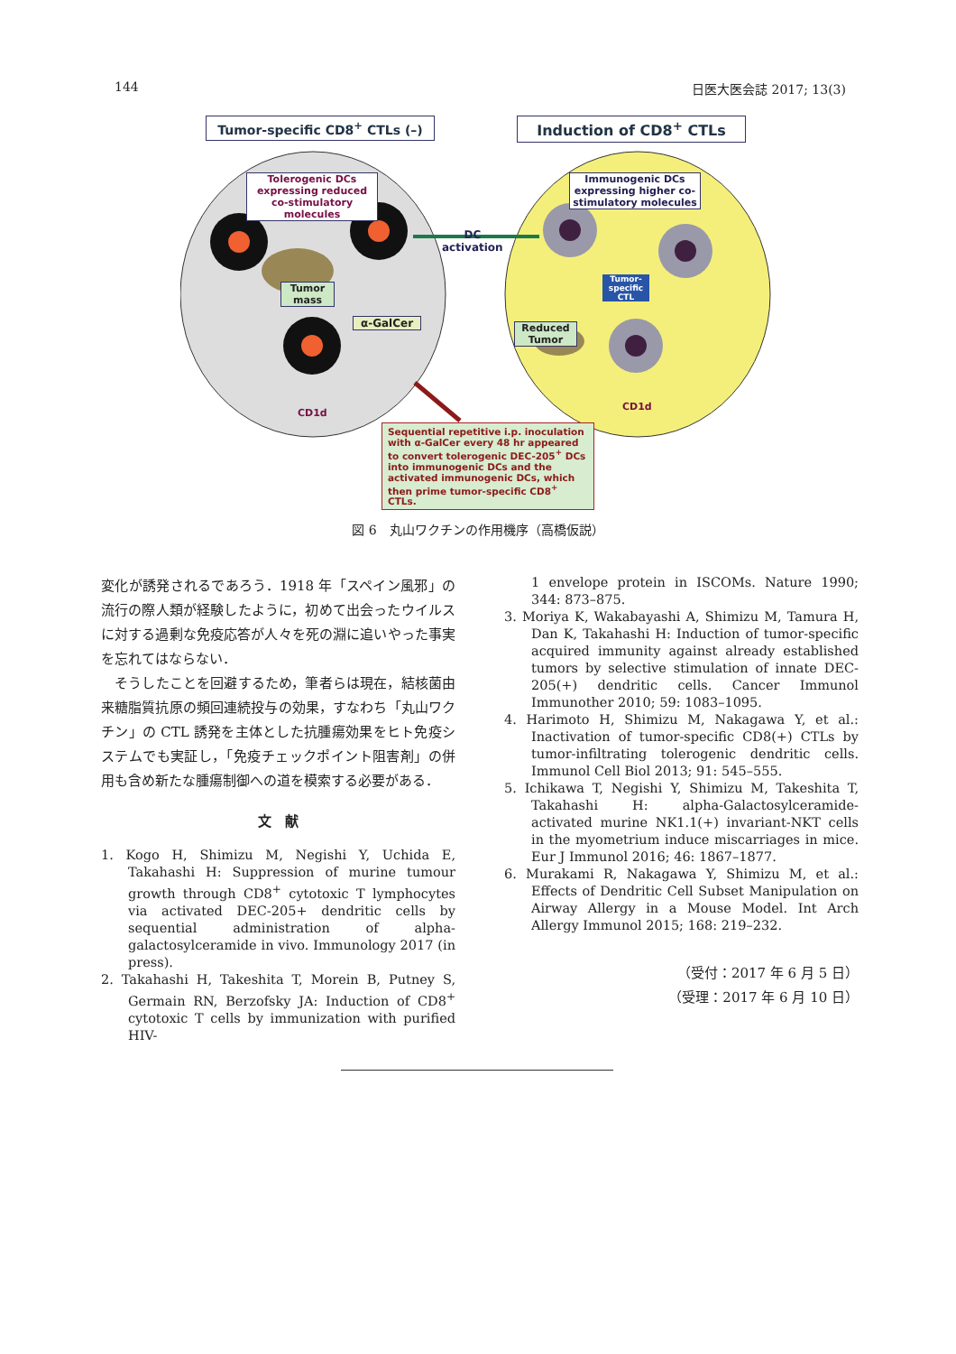144 日医大医会誌 2017; 13(3)
Tumor-specific CD8<sup>+</sup> CTLs (–) Induction of CD8<sup>+</sup> CTLs
Tolerogenic DCs expressing reduced co-stimulatory molecules
Immunogenic DCs expressing higher co-stimulatory molecules
DC
activation
Tumor mass
α-GalCer
Tumor-specific CTL
Reduced Tumor
CD1d
CD1d
Sequential repetitive i.p. inoculation with α-GalCer every 48 hr appeared to convert tolerogenic DEC-205<sup>+</sup> DCs into immunogenic DCs and the activated immunogenic DCs, which then prime tumor-specific CD8<sup>+</sup> CTLs.
図 6　丸山ワクチンの作用機序（高橋仮説）
変化が誘発されるであろう．1918 年「スペイン風邪」の流行の際人類が経験したように，初めて出会ったウイルスに対する過剰な免疫応答が人々を死の淵に追いやった事実を忘れてはならない．
　そうしたことを回避するため，筆者らは現在，結核菌由来糖脂質抗原の頻回連続投与の効果，すなわち「丸山ワクチン」の CTL 誘発を主体とした抗腫瘍効果をヒト免疫システムでも実証し，「免疫チェックポイント阻害剤」の併用も含め新たな腫瘍制御への道を模索する必要がある．
文　献
1. Kogo H, Shimizu M, Negishi Y, Uchida E, Takahashi H: Suppression of murine tumour growth through CD8<sup>+</sup> cytotoxic T lymphocytes via activated DEC-205+ dendritic cells by sequential administration of alpha-galactosylceramide in vivo. Immunology 2017 (in press).
2. Takahashi H, Takeshita T, Morein B, Putney S, Germain RN, Berzofsky JA: Induction of CD8<sup>+</sup> cytotoxic T cells by immunization with purified HIV-
1 envelope protein in ISCOMs. Nature 1990; 344: 873–875.
3. Moriya K, Wakabayashi A, Shimizu M, Tamura H, Dan K, Takahashi H: Induction of tumor-specific acquired immunity against already established tumors by selective stimulation of innate DEC-205(+) dendritic cells. Cancer Immunol Immunother 2010; 59: 1083–1095.
4. Harimoto H, Shimizu M, Nakagawa Y, et al.: Inactivation of tumor-specific CD8(+) CTLs by tumor-infiltrating tolerogenic dendritic cells. Immunol Cell Biol 2013; 91: 545–555.
5. Ichikawa T, Negishi Y, Shimizu M, Takeshita T, Takahashi H: alpha-Galactosylceramide-activated murine NK1.1(+) invariant-NKT cells in the myometrium induce miscarriages in mice. Eur J Immunol 2016; 46: 1867–1877.
6. Murakami R, Nakagawa Y, Shimizu M, et al.: Effects of Dendritic Cell Subset Manipulation on Airway Allergy in a Mouse Model. Int Arch Allergy Immunol 2015; 168: 219–232.
（受付：2017 年 6 月 5 日）
（受理：2017 年 6 月 10 日）